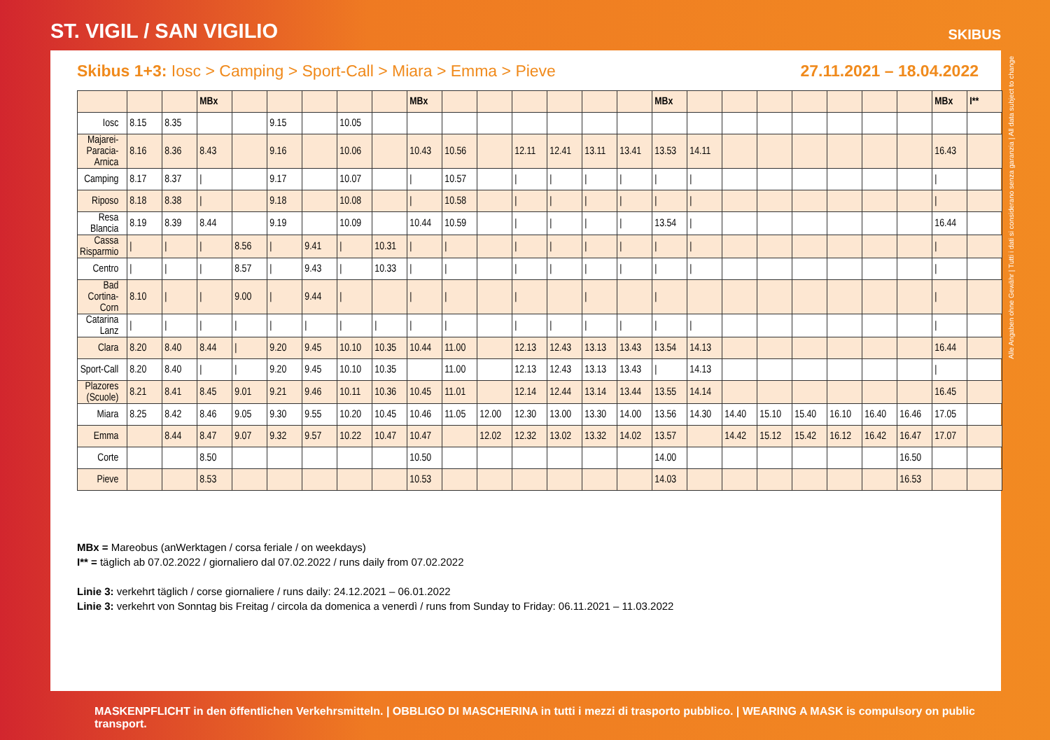ST. VIGIL / SAN VIGILIO
SKIBUS
Skibus 1+3: Iosc > Camping > Sport-Call > Miara > Emma > Pieve
27.11.2021 – 18.04.2022
| | | | MBx | | | | | | MBx | | | | | | | MBx | | | | | | | | MBx | I** |
| --- | --- | --- | --- | --- | --- | --- | --- | --- | --- | --- | --- | --- | --- | --- | --- | --- | --- | --- | --- | --- | --- | --- | --- | --- | --- |
| Iosc | 8.15 | 8.35 | | | 9.15 | | 10.05 | | | | | | | | | | | | | | | | | | |
| Majarei-Paracia-Arnica | 8.16 | 8.36 | 8.43 | | 9.16 | | 10.06 | | 10.43 | 10.56 | | 12.11 | 12.41 | 13.11 | 13.41 | 13.53 | 14.11 | | | | | | | 16.43 | |
| Camping | 8.17 | 8.37 | / | | 9.17 | | 10.07 | | / | 10.57 | | / | / | / | / | / | / | | | | | | | / | |
| Riposo | 8.18 | 8.38 | / | | 9.18 | | 10.08 | | / | 10.58 | | / | / | / | / | / | / | | | | | | | / | |
| Resa Blancia | 8.19 | 8.39 | 8.44 | | 9.19 | | 10.09 | | 10.44 | 10.59 | | / | / | / | / | 13.54 | / | | | | | | | 16.44 | |
| Cassa Risparmio | / | / | / | 8.56 | / | 9.41 | / | 10.31 | / | / | | / | / | / | / | / | / | | | | | | | / | |
| Centro | / | / | / | 8.57 | / | 9.43 | / | 10.33 | / | / | | / | / | / | / | / | / | | | | | | | / | |
| Bad Cortina-Corn | 8.10 | / | / | 9.00 | / | 9.44 | / | | / | / | | / | | / | | / | | | | | | | | / | |
| Catarina Lanz | / | / | / | / | / | / | / | / | / | / | | / | / | / | / | / | / | | | | | | | / | |
| Clara | 8.20 | 8.40 | 8.44 | / | 9.20 | 9.45 | 10.10 | 10.35 | 10.44 | 11.00 | | 12.13 | 12.43 | 13.13 | 13.43 | 13.54 | 14.13 | | | | | | | 16.44 | |
| Sport-Call | 8.20 | 8.40 | / | / | 9.20 | 9.45 | 10.10 | 10.35 | | 11.00 | | 12.13 | 12.43 | 13.13 | 13.43 | / | 14.13 | | | | | | | / | |
| Plazores (Scuole) | 8.21 | 8.41 | 8.45 | 9.01 | 9.21 | 9.46 | 10.11 | 10.36 | 10.45 | 11.01 | | 12.14 | 12.44 | 13.14 | 13.44 | 13.55 | 14.14 | | | | | | | 16.45 | |
| Miara | 8.25 | 8.42 | 8.46 | 9.05 | 9.30 | 9.55 | 10.20 | 10.45 | 10.46 | 11.05 | 12.00 | 12.30 | 13.00 | 13.30 | 14.00 | 13.56 | 14.30 | 14.40 | 15.10 | 15.40 | 16.10 | 16.40 | 16.46 | 17.05 | |
| Emma | | 8.44 | 8.47 | 9.07 | 9.32 | 9.57 | 10.22 | 10.47 | 10.47 | | 12.02 | 12.32 | 13.02 | 13.32 | 14.02 | 13.57 | | 14.42 | 15.12 | 15.42 | 16.12 | 16.42 | 16.47 | 17.07 | |
| Corte | | | 8.50 | | | | | | 10.50 | | | | | | | 14.00 | | | | | | | 16.50 | | |
| Pieve | | | 8.53 | | | | | | 10.53 | | | | | | | 14.03 | | | | | | | 16.53 | | |
MBx = Mareobus (anWerktagen / corsa feriale / on weekdays)
I** = täglich ab 07.02.2022 / giornaliero dal 07.02.2022 / runs daily from 07.02.2022
Linie 3: verkehrt täglich / corse giornaliere / runs daily: 24.12.2021 – 06.01.2022
Linie 3: verkehrt von Sonntag bis Freitag / circola da domenica a venerdì / runs from Sunday to Friday: 06.11.2021 – 11.03.2022
Alle Angaben ohne Gewähr | Tutti i dati si considerano senza garanzia | All data subject to change
MASKENPFLICHT in den öffentlichen Verkehrsmitteln. | OBBLIGO DI MASCHERINA in tutti i mezzi di trasporto pubblico. | WEARING A MASK is compulsory on public transport.